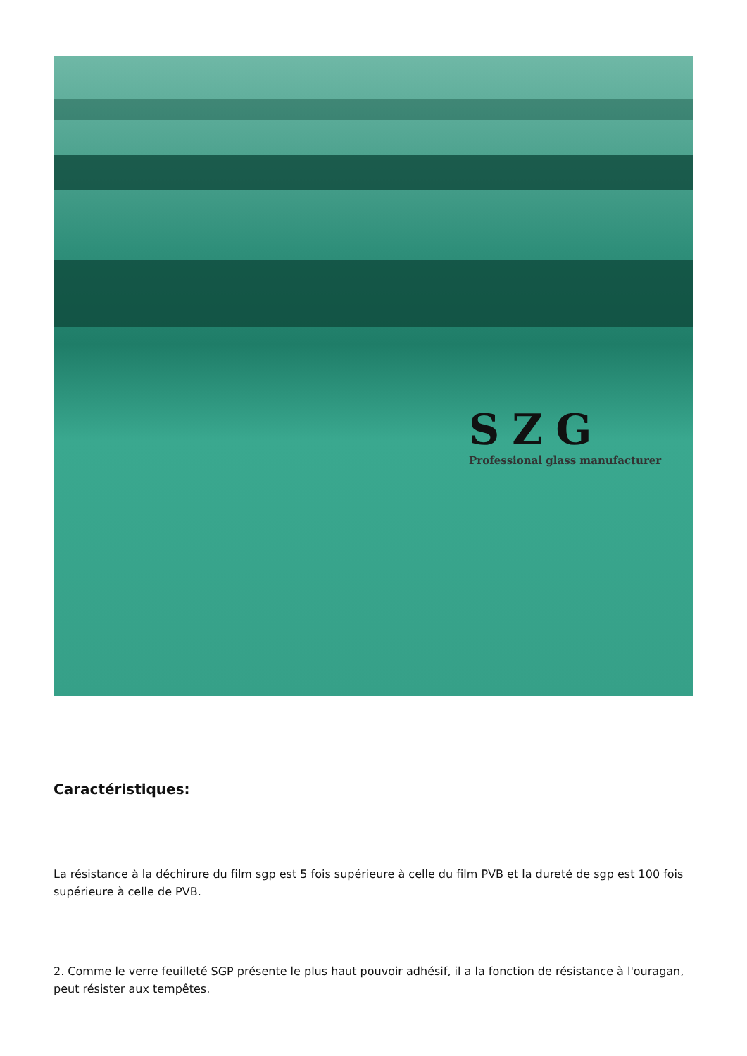SZG
Professional glass manufacturer
Caractéristiques:
La résistance à la déchirure du film sgp est 5 fois supérieure à celle du film PVB et la dureté de sgp est 100 fois supérieure à celle de PVB.
2. Comme le verre feuilleté SGP présente le plus haut pouvoir adhésif, il a la fonction de résistance à l'ouragan, peut résister aux tempêtes.